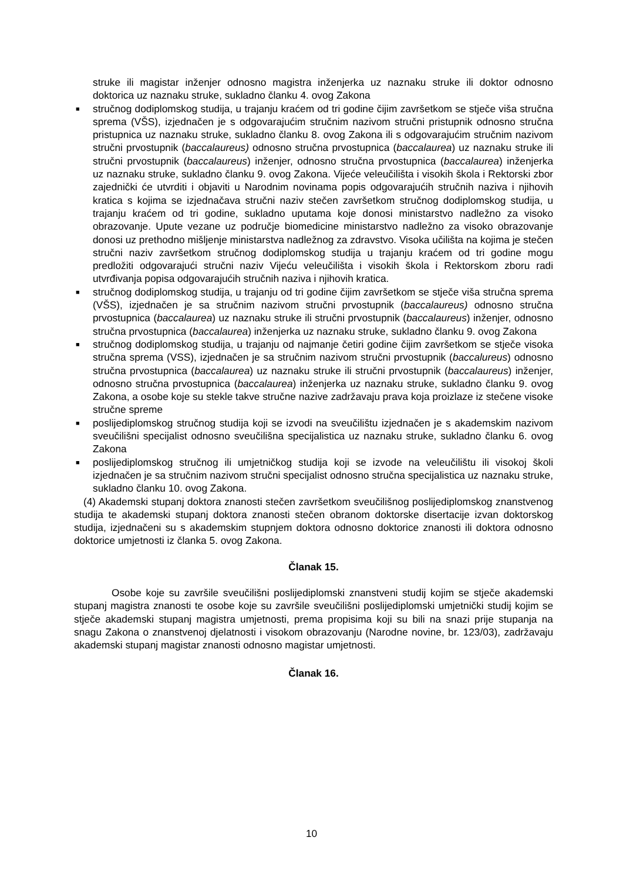struke ili magistar inženjer odnosno magistra inženjerka uz naznaku struke ili doktor odnosno doktorica uz naznaku struke, sukladno članku 4. ovog Zakona
■ stručnog dodiplomskog studija, u trajanju kraćem od tri godine čijim završetkom se stječe viša stručna sprema (VŠS), izjednačen je s odgovarajućim stručnim nazivom stručni pristupnik odnosno stručna pristupnica uz naznaku struke, sukladno članku 8. ovog Zakona ili s odgovarajućim stručnim nazivom stručni prvostupnik (baccalaureus) odnosno stručna prvostupnica (baccalaurea) uz naznaku struke ili stručni prvostupnik (baccalaureus) inženjer, odnosno stručna prvostupnica (baccalaurea) inženjerka uz naznaku struke, sukladno članku 9. ovog Zakona. Vijeće veleučilišta i visokih škola i Rektorski zbor zajednički će utvrditi i objaviti u Narodnim novinama popis odgovarajućih stručnih naziva i njihovih kratica s kojima se izjednačava stručni naziv stečen završetkom stručnog dodiplomskog studija, u trajanju kraćem od tri godine, sukladno uputama koje donosi ministarstvo nadležno za visoko obrazovanje. Upute vezane uz područje biomedicine ministarstvo nadležno za visoko obrazovanje donosi uz prethodno mišljenje ministarstva nadležnog za zdravstvo. Visoka učilišta na kojima je stečen stručni naziv završetkom stručnog dodiplomskog studija u trajanju kraćem od tri godine mogu predložiti odgovarajući stručni naziv Vijeću veleučilišta i visokih škola i Rektorskom zboru radi utvrđivanja popisa odgovarajućih stručnih naziva i njihovih kratica.
■ stručnog dodiplomskog studija, u trajanju od tri godine čijim završetkom se stječe viša stručna sprema (VŠS), izjednačen je sa stručnim nazivom stručni prvostupnik (baccalaureus) odnosno stručna prvostupnica (baccalaurea) uz naznaku struke ili stručni prvostupnik (baccalaureus) inženjer, odnosno stručna prvostupnica (baccalaurea) inženjerka uz naznaku struke, sukladno članku 9. ovog Zakona
■ stručnog dodiplomskog studija, u trajanju od najmanje četiri godine čijim završetkom se stječe visoka stručna sprema (VSS), izjednačen je sa stručnim nazivom stručni prvostupnik (baccalureus) odnosno stručna prvostupnica (baccalaurea) uz naznaku struke ili stručni prvostupnik (baccalaureus) inženjer, odnosno stručna prvostupnica (baccalaurea) inženjerka uz naznaku struke, sukladno članku 9. ovog Zakona, a osobe koje su stekle takve stručne nazive zadržavaju prava koja proizlaze iz stečene visoke stručne spreme
■ poslijediplomskog stručnog studija koji se izvodi na sveučilištu izjednačen je s akademskim nazivom sveučilišni specijalist odnosno sveučilišna specijalistica uz naznaku struke, sukladno članku 6. ovog Zakona
■ poslijediplomskog stručnog ili umjetničkog studija koji se izvode na veleučilištu ili visokoj školi izjednačen je sa stručnim nazivom stručni specijalist odnosno stručna specijalistica uz naznaku struke, sukladno članku 10. ovog Zakona.
(4) Akademski stupanj doktora znanosti stečen završetkom sveučilišnog poslijediplomskog znanstvenog studija te akademski stupanj doktora znanosti stečen obranom doktorske disertacije izvan doktorskog studija, izjednačeni su s akademskim stupnjem doktora odnosno doktorice znanosti ili doktora odnosno doktorice umjetnosti iz članka 5. ovog Zakona.
Članak 15.
Osobe koje su završile sveučilišni poslijediplomski znanstveni studij kojim se stječe akademski stupanj magistra znanosti te osobe koje su završile sveučilišni poslijediplomski umjetnički studij kojim se stječe akademski stupanj magistra umjetnosti, prema propisima koji su bili na snazi prije stupanja na snagu Zakona o znanstvenoj djelatnosti i visokom obrazovanju (Narodne novine, br. 123/03), zadržavaju akademski stupanj magistar znanosti odnosno magistar umjetnosti.
Članak 16.
10